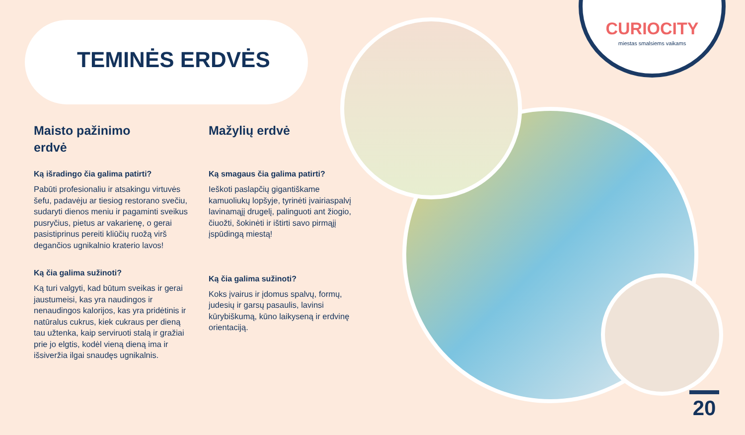TEMINĖS ERDVĖS
CURIOCITY
miestas smalsiems vaikams
Maisto pažinimo
erdvė
Ką išradingo čia galima patirti?
Pabūti profesionaliu ir atsakingu virtuvės šefu, padavėju ar tiesiog restorano svečiu, sudaryti dienos meniu ir pagaminti sveikus pusryčius, pietus ar vakarienę, o gerai pasistiprinus pereiti kliūčių ruožą virš degančios ugnikalnio kraterio lavos!
Ką čia galima sužinoti?
Ką turi valgyti, kad būtum sveikas ir gerai jaustumeisi, kas yra naudingos ir nenaudingos kalorijos, kas yra pridėtinis ir natūralus cukrus, kiek cukraus per dieną tau užtenka, kaip serviruoti stalą ir gražiai prie jo elgtis, kodėl vieną dieną ima ir išsiveržia ilgai snaudęs ugnikalnis.
Mažylių erdvė
Ką smagaus čia galima patirti?
Ieškoti paslapčių gigantiškame kamuoliukų lopšyje, tyrinėti įvairiaspalvį lavinamąjį drugelį, palinguoti ant žiogio, čiuožti, šokinėti ir ištirti savo pirmąjį įspūdingą miestą!
Ką čia galima sužinoti?
Koks įvairus ir įdomus spalvų, formų, judesių ir garsų pasaulis, lavinsi kūrybiškumą, kūno laikyseną ir erdvinę orientaciją.
20